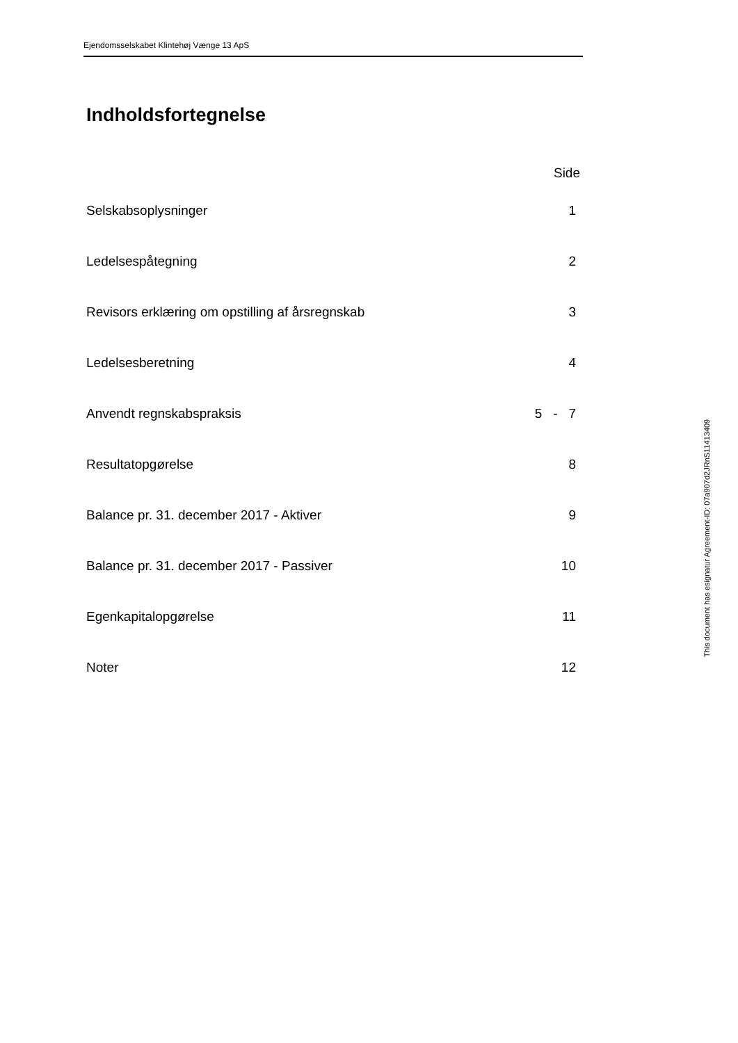Ejendomsselskabet Klintehøj Vænge 13 ApS
Indholdsfortegnelse
| | Side |
| --- | --- |
| Selskabsoplysninger | 1 |
| Ledelsespåtegning | 2 |
| Revisors erklæring om opstilling af årsregnskab | 3 |
| Ledelsesberetning | 4 |
| Anvendt regnskabspraksis | 5 - 7 |
| Resultatopgørelse | 8 |
| Balance pr. 31. december 2017 - Aktiver | 9 |
| Balance pr. 31. december 2017 - Passiver | 10 |
| Egenkapitalopgørelse | 11 |
| Noter | 12 |
This document has esignatur Agreement-ID: 07a907d2JRnS11413409